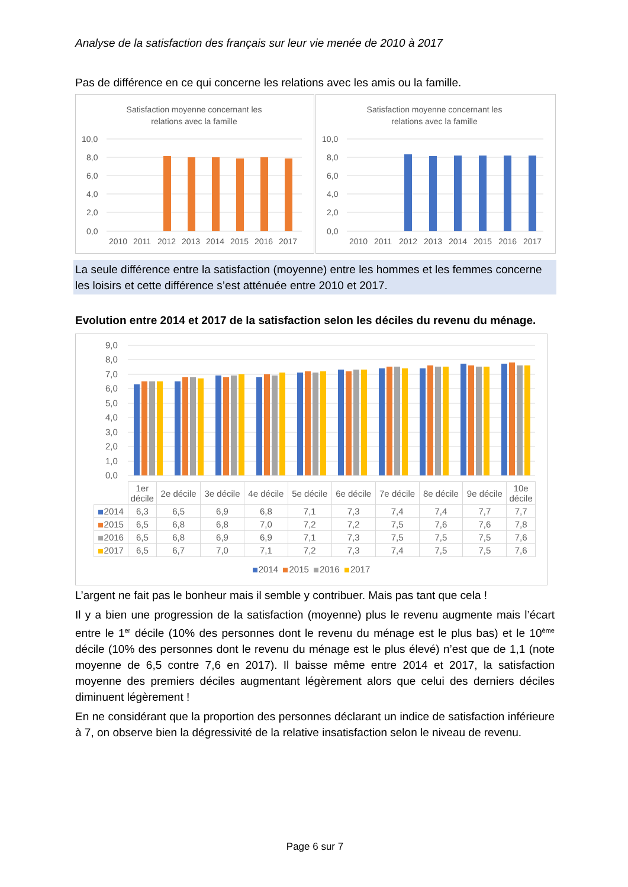Analyse de la satisfaction des français sur leur vie menée de 2010 à 2017
Pas de différence en ce qui concerne les relations avec les amis ou la famille.
Satisfaction moyenne concernant les
relations avec la famille
10,0
8,0
6,0
4,0
2,0
0,0
2010
2011
2012
2013
2014
2015
2016
2017
Satisfaction moyenne concernant les
relations avec la famille
10,0
8,0
6,0
4,0
2,0
0,0
2010
2011
2012
2013
2014
2015
2016
2017
La seule différence entre la satisfaction (moyenne) entre les hommes et les femmes concerne les loisirs et cette différence s’est atténuée entre 2010 et 2017.
Evolution entre 2014 et 2017 de la satisfaction selon les déciles du revenu du ménage.
9,0
8,0
7,0
6,0
5,0
4,0
3,0
2,0
1,0
0,0
| | 1er décile | 2e décile | 3e décile | 4e décile | 5e décile | 6e décile | 7e décile | 8e décile | 9e décile | 10e décile |
| --- | --- | --- | --- | --- | --- | --- | --- | --- | --- | --- |
| 2014 | 6,3 | 6,5 | 6,9 | 6,8 | 7,1 | 7,3 | 7,4 | 7,4 | 7,7 | 7,7 |
| 2015 | 6,5 | 6,8 | 6,8 | 7,0 | 7,2 | 7,2 | 7,5 | 7,6 | 7,6 | 7,8 |
| 2016 | 6,5 | 6,8 | 6,9 | 6,9 | 7,1 | 7,3 | 7,5 | 7,5 | 7,5 | 7,6 |
| 2017 | 6,5 | 6,7 | 7,0 | 7,1 | 7,2 | 7,3 | 7,4 | 7,5 | 7,5 | 7,6 |
2014 2015 2016 2017
L’argent ne fait pas le bonheur mais il semble y contribuer. Mais pas tant que cela !
Il y a bien une progression de la satisfaction (moyenne) plus le revenu augmente mais l’écart entre le 1<sup>er</sup> décile (10% des personnes dont le revenu du ménage est le plus bas) et le 10<sup>ème</sup> décile (10% des personnes dont le revenu du ménage est le plus élevé) n’est que de 1,1 (note moyenne de 6,5 contre 7,6 en 2017). Il baisse même entre 2014 et 2017, la satisfaction moyenne des premiers déciles augmentant légèrement alors que celui des derniers déciles diminuent légèrement !
En ne considérant que la proportion des personnes déclarant un indice de satisfaction inférieure à 7, on observe bien la dégressivité de la relative insatisfaction selon le niveau de revenu.
Page 6 sur 7